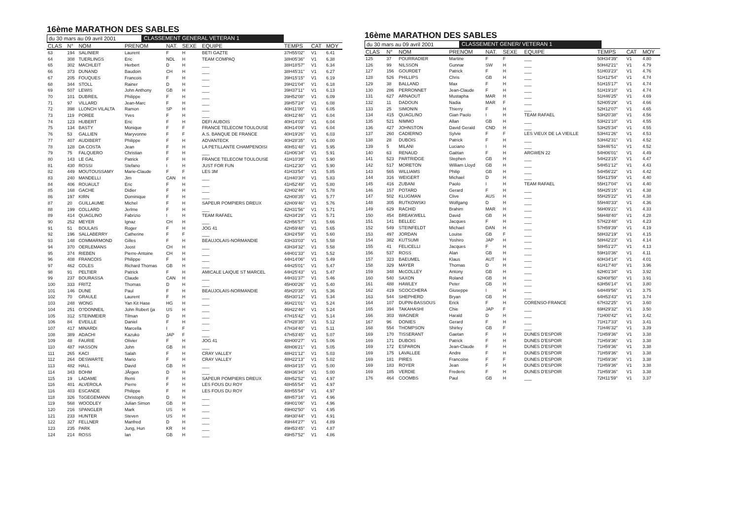16ème MARATHON DES SABLES
du 30 mars au 09 avril 2001 CLASSEMENT GENERAL VETERAN 1
| CLAS | N° | NOM | PRENOM | NAT. | SEXE | EQUIPE | TEMPS | CAT | MOY |
| --- | --- | --- | --- | --- | --- | --- | --- | --- | --- |
| 63 | 194 | SALINIER | Laurent | F | H | BETI GAZTE | 37H55'02" | V1 | 6.41 |
| 64 | 308 | TUERLINGS | Eric | NDL | H | TEAM COMPAQ | 38H05'36" | V1 | 6.38 |
| 65 | 302 | MACHLEIT | Herbert | D | H | ___ | 38H18'57" | V1 | 6.34 |
| 66 | 373 | DUNAND | Baudoin | CH | H | ___ | 38H45'31" | V1 | 6.27 |
| 67 | 205 | FOUQUES | Francois | F | H | ___ | 39H15'15" | V1 | 6.19 |
| 68 | 344 | STOLL | Rainer | D | H | ___ | 39H21'04" | V1 | 6.18 |
| 69 | 507 | LEWIS | John Anthony | GB | H | ___ | 39H37'11" | V1 | 6.13 |
| 70 | 101 | DUBREIL | Philippe | F | H | ___ | 39H52'08" | V1 | 6.09 |
| 71 | 97 | VILLARD | Jean-Marc | F | H | ___ | 39H57'24" | V1 | 6.08 |
| 72 | 398 | LLONCH VILALTA | Ramon | SP | H | ___ | 40H11'00" | V1 | 6.05 |
| 73 | 119 | POREE | Yves | F | H | ___ | 40H12'46" | V1 | 6.04 |
| 74 | 123 | HUBERT | Eric | F | H | DEFI AUBOIS | 40H14'03" | V1 | 6.04 |
| 75 | 134 | BASTY | Monique | F | F | FRANCE TELECOM TOULOUSE | 40H14'09" | V1 | 6.04 |
| 76 | 53 | GALLIEN | Maryvonne | F | F | A.S. BANQUE DE FRANCE | 40H19'26" | V1 | 6.03 |
| 77 | 407 | AUDIBERT | Philippe | F | H | ADVANTECK | 40H28'35" | V1 | 6.00 |
| 78 | 128 | DA COSTA | Jean | F | H | LA PETILLANTE CHAMPENOISI | 40H51'48" | V1 | 5.95 |
| 79 | 75 | FALQUERO | Christian | F | H | ___ | 41H06'34" | V1 | 5.91 |
| 80 | 143 | LE GAL | Patrick | F | H | FRANCE TELECOM TOULOUSE | 41H10'39" | V1 | 5.90 |
| 81 | 430 | ROSSI | Stefano | I | H | JUST FOR FUN | 41H12'30" | V1 | 5.90 |
| 82 | 449 | MOUTOUSSAMY | Marie-Claude | F | F | LES 3M | 41H33'54" | V1 | 5.85 |
| 83 | 240 | MANDELLI | Jim | CAN | H | ___ | 41H40'30" | V1 | 5.83 |
| 84 | 406 | ROUAULT | Eric | F | H | ___ | 41H52'49" | V1 | 5.80 |
| 85 | 168 | GACHE | Didier | F | H | ___ | 42H02'46" | V1 | 5.78 |
| 86 | 197 | KIRN | Dominique | F | H | ___ | 42H08'35" | V1 | 5.77 |
| 87 | 20 | GUILLAUME | Michel | F | H | SAPEUR POMPIERS DREUX | 42H09'46" | V1 | 5.76 |
| 88 | 199 | COLLARD | Jerlme | F | H | ___ | 42H31'56" | V1 | 5.71 |
| 89 | 414 | QUAGLINO | Fabrizio | I | H | TEAM RAFAEL | 42H34'29" | V1 | 5.71 |
| 90 | 252 | MEYER | Ignaz | CH | H | ___ | 42H56'57" | V1 | 5.66 |
| 91 | 51 | BOULAIS | Roger | F | H | JOG 41 | 42H59'48" | V1 | 5.65 |
| 92 | 196 | SALLABERRY | Catherine | F | F | ___ | 43H24'59" | V1 | 5.60 |
| 93 | 148 | COMMARMOND | Gilles | F | H | BEAUJOLAIS-NORMANDIE | 43H33'03" | V1 | 5.58 |
| 94 | 370 | OERLEMANS | Joost | CH | H | ___ | 43H34'32" | V1 | 5.58 |
| 95 | 374 | RIEBEN | Pierre-Antoine | CH | H | ___ | 44H01'33" | V1 | 5.52 |
| 96 | 408 | FRANCOIS | Philippe | F | H | ___ | 44H14'06" | V1 | 5.49 |
| 97 | 462 | COLES | Richard Thomas | GB | H | ___ | 44H25'01" | V1 | 5.47 |
| 98 | 91 | PELTIER | Patrick | F | H | AMICALE LAIQUE ST MARCEL | 44H25'43" | V1 | 5.47 |
| 99 | 237 | BOURASSA | Claude | CAN | H | ___ | 44H31'37" | V1 | 5.46 |
| 100 | 333 | FRITZ | Thomas | D | H | ___ | 45H00'26" | V1 | 5.40 |
| 101 | 146 | DUNE | Paul | F | H | BEAUJOLAIS-NORMANDIE | 45H20'35" | V1 | 5.36 |
| 102 | 70 | GRAULE | Laurent | F | H | ___ | 45H30'12" | V1 | 5.34 |
| 103 | 248 | WONG | Yan Kit Hase | HG | H | ___ | 46H21'01" | V1 | 5.24 |
| 104 | 251 | O?DONNEIL | John Robert (ja | US | H | ___ | 46H22'46" | V1 | 5.24 |
| 105 | 312 | STEINMEIER | Tilman | D | H | ___ | 47H15'42" | V1 | 5.14 |
| 106 | 84 | EVEILLE | Daniel | F | H | ___ | 47H28'35" | V1 | 5.12 |
| 107 | 417 | MINARDI | Marcella | I | F | ___ | 47H34'40" | V1 | 5.11 |
| 108 | 389 | ADACHI | Kazuko | JAP | F | ___ | 47H53'45" | V1 | 5.07 |
| 109 | 48 | FAURIE | Olivier | F | H | JOG 41 | 48H00'27" | V1 | 5.06 |
| 110 | 487 | HASSON | John | GB | H | ___ | 48H06'21" | V1 | 5.05 |
| 111 | 265 | KACI | Salah | F | H | CRAY VALLEY | 48H21'12" | V1 | 5.03 |
| 112 | 264 | DESWARTE | Mario | F | H | CRAY VALLEY | 48H22'13" | V1 | 5.02 |
| 113 | 482 | HALL | David | GB | H | ___ | 48H34'15" | V1 | 5.00 |
| 114 | 343 | BOHM | JÅrgen | D | H | ___ | 48H36'34" | V1 | 5.00 |
| 115 | 19 | LADAME | Remi | F | H | SAPEUR POMPIERS DREUX | 48H52'52" | V1 | 4.97 |
| 116 | 401 | ALVEROLA | Pierre | F | H | LES FOUS DU ROY | 48H55'54" | V1 | 4.97 |
| 116 | 403 | ESCANDE | Philippe | F | H | LES FOUS DU ROY | 48H55'54" | V1 | 4.97 |
| 118 | 326 | TöGEGEMANN | Christoph | D | H | ___ | 48H57'16" | V1 | 4.96 |
| 119 | 568 | WOODLEY | Julian Simon | GB | H | ___ | 49H01'06" | V1 | 4.96 |
| 120 | 216 | SPANGLER | Mark | US | H | ___ | 49H02'50" | V1 | 4.95 |
| 121 | 233 | HUNTER | Steven | US | H | ___ | 49H30'44" | V1 | 4.91 |
| 122 | 327 | FELLNER | Manfred | D | H | ___ | 49H44'27" | V1 | 4.89 |
| 123 | 235 | PARK | Jung, Hun | KR | H | ___ | 49H53'45" | V1 | 4.87 |
| 124 | 214 | ROSS | Ian | GB | H | ___ | 49H57'52" | V1 | 4.86 |
16ème MARATHON DES SABLES
du 30 mars au 09 avril 2001 CLASSEMENT GENER/ VETERAN 1
| CLAS | N° | NOM | PRENOM | NAT. | SEXE | EQUIPE | TEMPS | CAT | MOY |
| --- | --- | --- | --- | --- | --- | --- | --- | --- | --- |
| 125 | 37 | POURRADIER | Martine | F | F | ___ | 50H34'39" | V1 | 4.80 |
| 126 | 99 | NILSSON | Gunnar | SW | H | ___ | 50H42'21" | V1 | 4.79 |
| 127 | 156 | GOURDET | Patrick | F | H | ___ | 51H03'23" | V1 | 4.76 |
| 128 | 526 | PHILLIPS | Chris | GB | H | ___ | 51H12'54" | V1 | 4.74 |
| 129 | 38 | BALLAND | Max | F | H | ___ | 51H15'17" | V1 | 4.74 |
| 130 | 286 | PERRONNET | Jean-Claude | F | H | ___ | 51H19'10" | V1 | 4.74 |
| 131 | 627 | ARNAOUT | Mustapha | MAR | H | ___ | 51H46'25" | V1 | 4.69 |
| 132 | 11 | DADOUN | Nadia | MAR | F | ___ | 52H05'29" | V1 | 4.66 |
| 133 | 25 | SIMONIN | Thierry | F | H | ___ | 52H12'07" | V1 | 4.65 |
| 134 | 415 | QUAGLINO | Gian Paolo | I | H | TEAM RAFAEL | 53H20'38" | V1 | 4.56 |
| 135 | 521 | NIMMO | Allan | GB | H | ___ | 53H21'10" | V1 | 4.55 |
| 136 | 427 | JOHNSTON | David Gerald | CND | H | ___ | 53H25'34" | V1 | 4.55 |
| 137 | 260 | CADIERNO | Sylvie | F | F | LES VIEUX DE LA VIEILLE | 53H41'26" | V1 | 4.53 |
| 138 | 28 | DUBOIS | Patrick | F | H | ___ | 53H42'31" | V1 | 4.52 |
| 139 | 5 | MILANI | Luciano | I | H | ___ | 53H46'51" | V1 | 4.52 |
| 140 | 63 | RENAUD | Gaëtan | F | H | ARGWEN 22 | 54H06'01" | V1 | 4.49 |
| 141 | 523 | PARTRIDGE | Stephen | GB | H | ___ | 54H23'15" | V1 | 4.47 |
| 142 | 517 | MORETON | William Lloyd | GB | H | ___ | 54H51'12" | V1 | 4.43 |
| 143 | 565 | WILLIAMS | Philip | GB | H | ___ | 54H56'22" | V1 | 4.42 |
| 144 | 316 | WEIGERT | Michael | D | H | ___ | 55H13'59" | V1 | 4.40 |
| 145 | 416 | ZUBANI | Paolo | I | H | TEAM RAFAEL | 55H17'04" | V1 | 4.40 |
| 146 | 157 | POTARD | Gerard | F | H | ___ | 55H25'15" | V1 | 4.38 |
| 147 | 502 | KLUGMAN | Clive | AUS | H | ___ | 55H25'22" | V1 | 4.38 |
| 148 | 305 | RUTKOWSKI | Wolfgang | D | H | ___ | 55H40'33" | V1 | 4.36 |
| 149 | 629 | RACHID | Brahim | MAR | H | ___ | 56H09'21" | V1 | 4.33 |
| 150 | 454 | BREAKWELL | David | GB | H | ___ | 56H48'40" | V1 | 4.28 |
| 151 | 141 | BELLEC | Jacques | F | H | ___ | 57H23'48" | V1 | 4.23 |
| 152 | 549 | STEINFELDT | Michael | DAN | H | ___ | 57H59'39" | V1 | 4.19 |
| 153 | 497 | JORDAN | Louise | GB | F | ___ | 58H32'19" | V1 | 4.15 |
| 154 | 382 | KUTSUMI | Yoshiro | JAP | H | ___ | 58H42'23" | V1 | 4.14 |
| 155 | 41 | FELICELLI | Jacques | F | H | ___ | 58H51'27" | V1 | 4.13 |
| 156 | 537 | ROSS | Alan | GB | H | ___ | 59H10'36" | V1 | 4.11 |
| 157 | 323 | BAEUMEL | Klaus | AUT | H | ___ | 60H34'14" | V1 | 4.01 |
| 158 | 329 | MAYER | Thomas | D | H | ___ | 61H17'40" | V1 | 3.96 |
| 159 | 348 | McCOLLEY | Antony | GB | H | ___ | 62H01'34" | V1 | 3.92 |
| 160 | 540 | SAXON | Roland | GB | H | ___ | 62H08'50" | V1 | 3.91 |
| 161 | 488 | HAWLEY | Peter | GB | H | ___ | 63H56'14" | V1 | 3.80 |
| 162 | 419 | SCOCCHERA | Giuseppe | I | H | ___ | 64H49'56" | V1 | 3.75 |
| 163 | 544 | SHEPHERD | Bryan | GB | H | ___ | 64H53'43" | V1 | 3.74 |
| 164 | 107 | DUPIN-BASSOUS | Erick | F | H | CORENSO-FRANCE | 67H32'25" | V1 | 3.60 |
| 165 | 394 | TAKAHASHI | Chie | JAP | F | ___ | 69H29'32" | V1 | 3.50 |
| 166 | 303 | WAGNER | Harald | D | H | ___ | 71H00'42" | V1 | 3.42 |
| 167 | 96 | DONIES | Gerard | F | H | ___ | 71H17'33" | V1 | 3.41 |
| 168 | 554 | THOMPSON | Shirley | GB | F | ___ | 71H46'32" | V1 | 3.39 |
| 169 | 170 | TISSERANT | Gaetan | F | H | DUNES D'ESPOIR | 71H59'36" | V1 | 3.38 |
| 169 | 171 | DUBOIS | Patrick | F | H | DUNES D'ESPOIR | 71H59'36" | V1 | 3.38 |
| 169 | 172 | ESPARON | Jean-Claude | F | H | DUNES D'ESPOIR | 71H59'36" | V1 | 3.38 |
| 169 | 175 | LAVALLEE | Andre | F | H | DUNES D'ESPOIR | 71H59'36" | V1 | 3.38 |
| 169 | 181 | PIRES | Francoise | F | F | DUNES D'ESPOIR | 71H59'36" | V1 | 3.38 |
| 169 | 183 | ROYER | Jean | F | H | DUNES D'ESPOIR | 71H59'36" | V1 | 3.38 |
| 169 | 185 | VERDIE | Frederic | F | H | DUNES D'ESPOIR | 71H59'36" | V1 | 3.38 |
| 176 | 464 | COOMBS | Paul | GB | H | ___ | 72H11'59" | V1 | 3.37 |